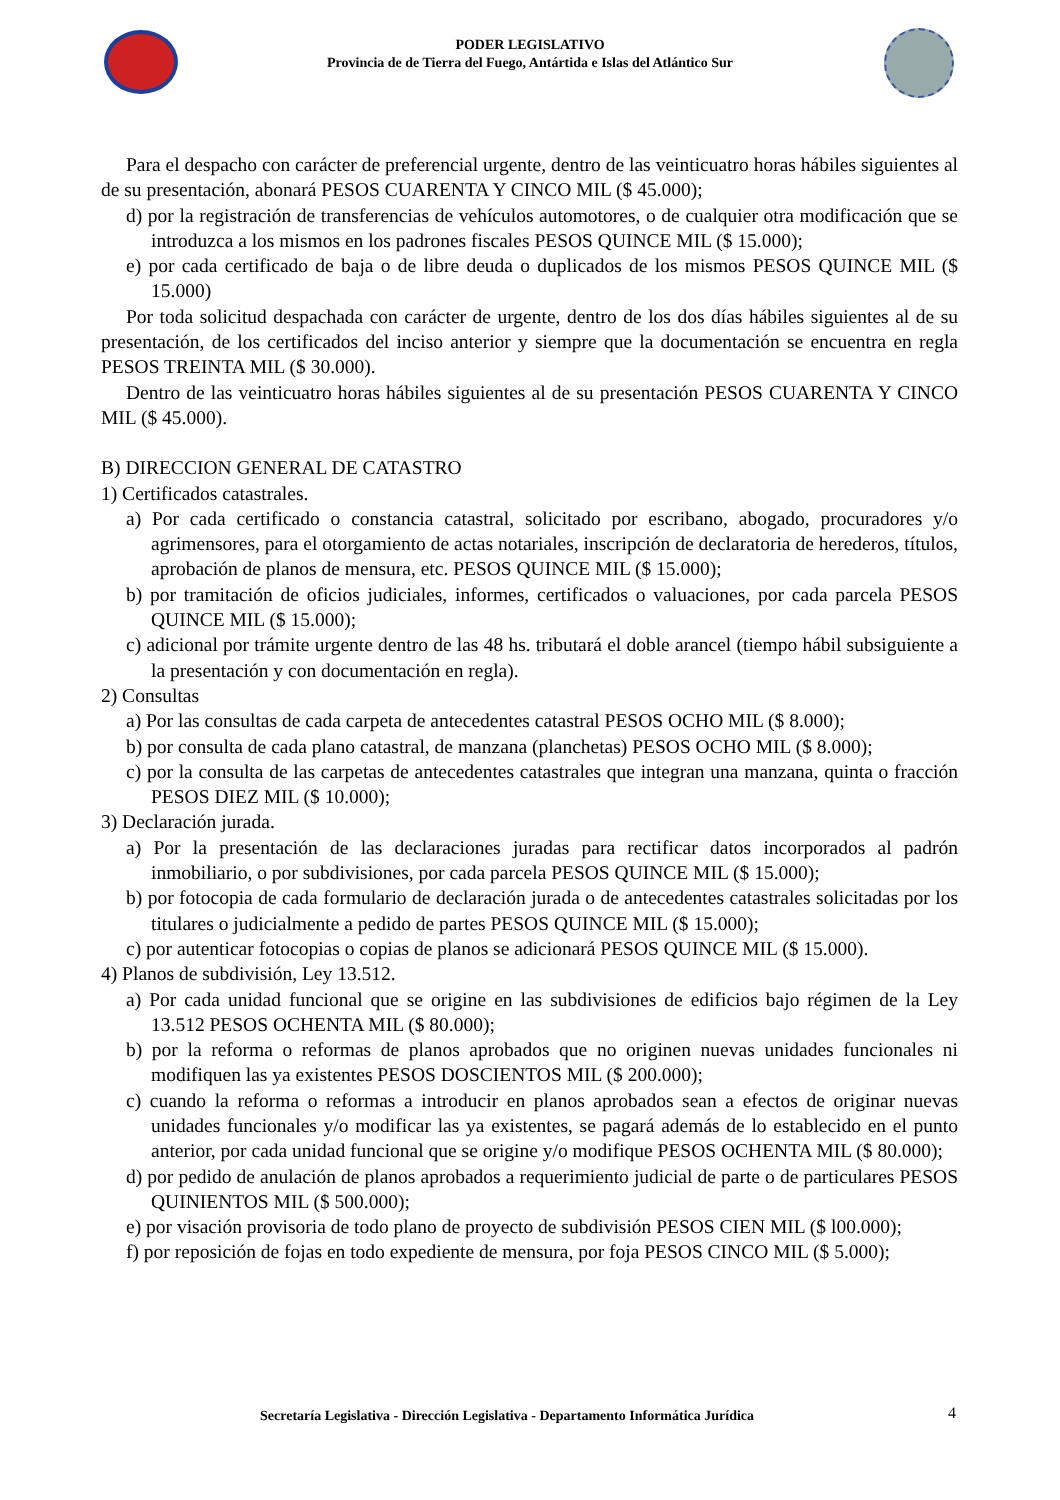PODER LEGISLATIVO
Provincia de de Tierra del Fuego, Antártida e Islas del Atlántico Sur
Para el despacho con carácter de preferencial urgente, dentro de las veinticuatro horas hábiles siguientes al de su presentación, abonará PESOS CUARENTA Y CINCO MIL ($ 45.000);
d) por la registración de transferencias de vehículos automotores, o de cualquier otra modificación que se introduzca a los mismos en los padrones fiscales PESOS QUINCE MIL ($ 15.000);
e) por cada certificado de baja o de libre deuda o duplicados de los mismos PESOS QUINCE MIL ($ 15.000)
Por toda solicitud despachada con carácter de urgente, dentro de los dos días hábiles siguientes al de su presentación, de los certificados del inciso anterior y siempre que la documentación se encuentra en regla PESOS TREINTA MIL ($ 30.000).
Dentro de las veinticuatro horas hábiles siguientes al de su presentación PESOS CUARENTA Y CINCO MIL ($ 45.000).
B) DIRECCION GENERAL DE CATASTRO
1) Certificados catastrales.
a) Por cada certificado o constancia catastral, solicitado por escribano, abogado, procuradores y/o agrimensores, para el otorgamiento de actas notariales, inscripción de declaratoria de herederos, títulos, aprobación de planos de mensura, etc. PESOS QUINCE MIL ($ 15.000);
b) por tramitación de oficios judiciales, informes, certificados o valuaciones, por cada parcela PESOS QUINCE MIL ($ 15.000);
c) adicional por trámite urgente dentro de las 48 hs. tributará el doble arancel (tiempo hábil subsiguiente a la presentación y con documentación en regla).
2) Consultas
a) Por las consultas de cada carpeta de antecedentes catastral PESOS OCHO MIL ($ 8.000);
b) por consulta de cada plano catastral, de manzana (planchetas) PESOS OCHO MIL ($ 8.000);
c) por la consulta de las carpetas de antecedentes catastrales que integran una manzana, quinta o fracción PESOS DIEZ MIL ($ 10.000);
3) Declaración jurada.
a) Por la presentación de las declaraciones juradas para rectificar datos incorporados al padrón inmobiliario, o por subdivisiones, por cada parcela PESOS QUINCE MIL ($ 15.000);
b) por fotocopia de cada formulario de declaración jurada o de antecedentes catastrales solicitadas por los titulares o judicialmente a pedido de partes PESOS QUINCE MIL ($ 15.000);
c) por autenticar fotocopias o copias de planos se adicionará PESOS QUINCE MIL ($ 15.000).
4) Planos de subdivisión, Ley 13.512.
a) Por cada unidad funcional que se origine en las subdivisiones de edificios bajo régimen de la Ley 13.512 PESOS OCHENTA MIL ($ 80.000);
b) por la reforma o reformas de planos aprobados que no originen nuevas unidades funcionales ni modifiquen las ya existentes PESOS DOSCIENTOS MIL ($ 200.000);
c) cuando la reforma o reformas a introducir en planos aprobados sean a efectos de originar nuevas unidades funcionales y/o modificar las ya existentes, se pagará además de lo establecido en el punto anterior, por cada unidad funcional que se origine y/o modifique PESOS OCHENTA MIL ($ 80.000);
d) por pedido de anulación de planos aprobados a requerimiento judicial de parte o de particulares PESOS QUINIENTOS MIL ($ 500.000);
e) por visación provisoria de todo plano de proyecto de subdivisión PESOS CIEN MIL ($ l00.000);
f) por reposición de fojas en todo expediente de mensura, por foja PESOS CINCO MIL ($ 5.000);
Secretaría Legislativa - Dirección Legislativa - Departamento Informática Jurídica
4